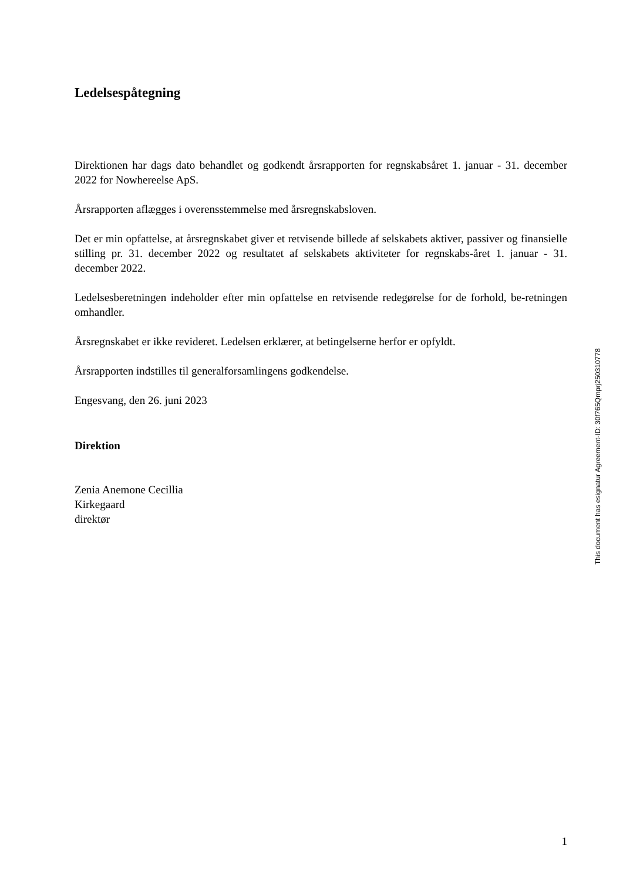Ledelsespåtegning
Direktionen har dags dato behandlet og godkendt årsrapporten for regnskabsåret 1. januar - 31. december 2022 for Nowhereelse ApS.
Årsrapporten aflægges i overensstemmelse med årsregnskabsloven.
Det er min opfattelse, at årsregnskabet giver et retvisende billede af selskabets aktiver, passiver og finansielle stilling pr. 31. december 2022 og resultatet af selskabets aktiviteter for regnskabs-året 1. januar - 31. december 2022.
Ledelsesberetningen indeholder efter min opfattelse en retvisende redegørelse for de forhold, be-retningen omhandler.
Årsregnskabet er ikke revideret. Ledelsen erklærer, at betingelserne herfor er opfyldt.
Årsrapporten indstilles til generalforsamlingens godkendelse.
Engesvang, den 26. juni 2023
Direktion
Zenia Anemone Cecillia
Kirkegaard
direktør
This document has esignatur Agreement-ID: 30f765Qmprj250310778
1